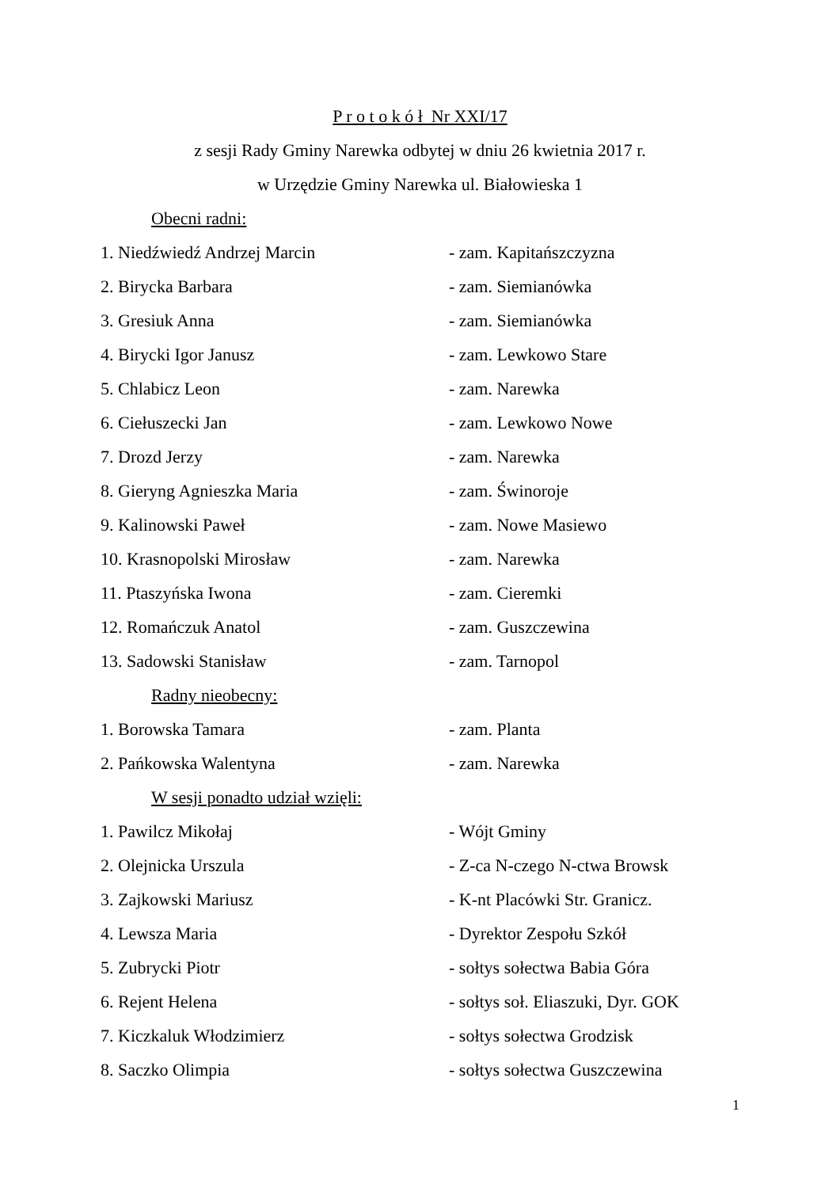P r o t o k ó ł Nr XXI/17
z sesji Rady Gminy Narewka odbytej w dniu 26 kwietnia 2017 r.
w Urzędzie Gminy Narewka ul. Białowieska 1
Obecni radni:
1. Niedźwiedź Andrzej Marcin - zam. Kapitańszczyzna
2. Birycka Barbara - zam. Siemianówka
3. Gresiuk Anna - zam. Siemianówka
4. Birycki Igor Janusz - zam. Lewkowo Stare
5. Chlabicz Leon - zam. Narewka
6. Ciełuszecki Jan - zam. Lewkowo Nowe
7. Drozd Jerzy - zam. Narewka
8. Gieryng Agnieszka Maria - zam. Świnoroje
9. Kalinowski Paweł - zam. Nowe Masiewo
10. Krasnopolski Mirosław - zam. Narewka
11. Ptaszyńska Iwona - zam. Cieremki
12. Romańczuk Anatol - zam. Guszczewina
13. Sadowski Stanisław - zam. Tarnopol
Radny nieobecny:
1. Borowska Tamara - zam. Planta
2. Pańkowska Walentyna - zam. Narewka
W sesji ponadto udział wzięli:
1. Pawilcz Mikołaj - Wójt Gminy
2. Olejnicka Urszula - Z-ca N-czego N-ctwa Browsk
3. Zajkowski Mariusz - K-nt Placówki Str. Granicz.
4. Lewsza Maria - Dyrektor Zespołu Szkół
5. Zubrycki Piotr - sołtys sołectwa Babia Góra
6. Rejent Helena - sołtys soł. Eliaszuki, Dyr. GOK
7. Kiczkaluk Włodzimierz - sołtys sołectwa Grodzisk
8. Saczko Olimpia - sołtys sołectwa Guszczewina
1